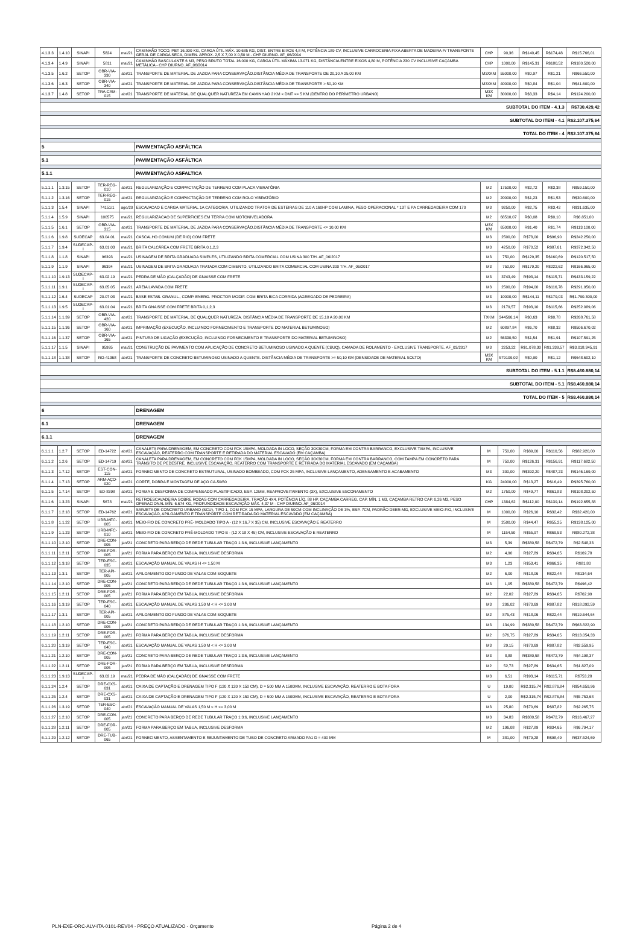| 4.1.3.3 | 1.4.10 | SINAPI | 5824 | mai/21 | CAMINHÃO TOCO, PBT 16.000 KG, CARGA ÚTIL MÁX. 10.685 KG, DIST. ENTRE EIXOS 4,8 M, POTÊNCIA 189 CV, INCLUSIVE CARROCERIA FIXA ABERTA DE MADEIRA P/ TRANSPORTE GERAL DE CARGA SECA, DIMEN. APROX. 2,5 X 7,00 X 0,50 M - CHP DIURNO. AF_06/2014 | CHP | 90,36 | R$140,45 | R$174,48 | R$15.766,01 |
| 4.1.3.4 | 1.4.9 | SINAPI | 5811 | mai/21 | CAMINHÃO BASCULANTE 6 M3, PESO BRUTO TOTAL 16.000 KG, CARGA ÚTIL MÁXIMA 13.071 KG, DISTÂNCIA ENTRE EIXOS 4,80 M, POTÊNCIA 230 CV INCLUSIVE CAÇAMBA METÁLICA - CHP DIURNO. AF_06/2014 | CHP | 1000,00 | R$145,31 | R$180,52 | R$180.520,00 |
| 4.1.3.5 | 1.6.2 | SETOP | OBR-VIA-330 | abr/21 | TRANSPORTE DE MATERIAL DE JAZIDA PARA CONSERVAÇÃO.DISTÂNCIA MÉDIA DE TRANSPORTE DE 20,10 A 25,00 KM | M3XKM | 55000,00 | R$0,97 | R$1,21 | R$66.550,00 |
| 4.1.3.6 | 1.6.3 | SETOP | OBR-VIA-340 | abr/21 | TRANSPORTE DE MATERIAL DE JAZIDA PARA CONSERVAÇÃO.DISTÂNCIA MÉDIA DE TRANSPORTE > 50,10 KM | M3XKM | 40000,00 | R$0,84 | R$1,04 | R$41.600,00 |
| 4.1.3.7 | 1.4.8 | SETOP | TRA-CAM-015 | abr/21 | TRANSPORTE DE MATERIAL DE QUALQUER NATUREZA EM CAMINHAO 2 KM < DMT <= 5 KM (DENTRO DO PERÍMETRO URBANO) | M3X KM | 30000,00 | R$3,33 | R$4,14 | R$124.200,00 |
| SUBTOTAL DO ITEM - 4.1.3 | | | | | | | | | | R$730.429,42 |
| SUBTOTAL DO ITEM - 4.1 | | | | | | | | | | R$2.107.375,64 |
| TOTAL DO ITEM - 4 | | | | | | | | | | R$2.107.375,64 |
| 5 | | | | | PAVIMENTAÇÃO ASFÁLTICA | | | | | |
| 5.1 | | | | | PAVIMENTAÇÃO ASFÁLTICA | | | | | |
| 5.1.1 | | | | | PAVIMENTAÇÃO ASFALTICA | | | | | |
| 5.1.1.1 | 1.3.15 | SETOP | TER-REG-010 | abr/21 | REGULARIZAÇÃO E COMPACTAÇÃO DE TERRENO COM PLACA VIBRATÓRIA | M2 | 17500,00 | R$2,72 | R$3,38 | R$59.150,00 |
| 5.1.1.2 | 1.3.16 | SETOP | TER-REG-015 | abr/21 | REGULARIZAÇÃO E COMPACTAÇÃO DE TERRENO COM ROLO VIBRATÓRIO | M2 | 20000,00 | R$1,23 | R$1,53 | R$30.600,00 |
| 5.1.1.3 | 1.5.4 | SINAPI | 74151/1 | ago/20 | ESCAVACAO E CARGA MATERIAL 1A CATEGORIA, UTILIZANDO TRATOR DE ESTEIRAS DE 110 A 160HP COM LAMINA, PESO OPERACIONAL * 13T E PA CARREGADEIRA COM 170 | M3 | 9250,00 | R$2,75 | R$3,42 | R$31.635,00 |
| 5.1.1.4 | 1.5.9 | SINAPI | 100575 | mai/21 | REGULARIZACAO DE SUPERFICIES EM TERRA COM MOTONIVELADORA | M2 | 68510,07 | R$0,08 | R$0,10 | R$6.851,00 |
| 5.1.1.5 | 1.6.1 | SETOP | OBR-VIA-315 | abr/21 | TRANSPORTE DE MATERIAL DE JAZIDA PARA CONSERVAÇÃO.DISTÂNCIA MÉDIA DE TRANSPORTE <= 10,00 KM | M3X KM | 65000,00 | R$1,40 | R$1,74 | R$113.100,00 |
| 5.1.1.6 | 1.9.8 | SUDECAP | 63.04.01 | mai/21 | CASCALHO COMUM (DE RIO) COM FRETE | M3 | 2500,00 | R$78,00 | R$96,90 | R$242.250,00 |
| 5.1.1.7 | 1.9.4 | SUDECAP-I | 63.01.03 | mai/21 | BRITA CALCÁREA COM FRETE BRITA 0,1,2,3 | M3 | 4250,00 | R$70,52 | R$87,61 | R$372.342,50 |
| 5.1.1.8 | 1.1.8 | SINAPI | 96393 | mai/21 | USINAGEM DE BRITA GRADUADA SIMPLES, UTILIZANDO BRITA COMERCIAL COM USINA 300 T/H. AF_06/2017 | M3 | 750,00 | R$129,35 | R$160,69 | R$120.517,50 |
| 5.1.1.9 | 1.1.9 | SINAPI | 96394 | mai/21 | USINAGEM DE BRITA GRADUADA TRATADA COM CIMENTO, UTILIZANDO BRITA COMERCIAL COM USINA 300 T/H. AF_06/2017 | M3 | 750,00 | R$179,20 | R$222,62 | R$166.965,00 |
| 5.1.1.10 | 1.9.13 | SUDECAP-I | 63.02.19 | mai/21 | PEDRA DE MÃO (CALÇADÃO) DE GNAISSE COM FRETE | M3 | 3743,49 | R$93,14 | R$115,71 | R$433.159,22 |
| 5.1.1.11 | 1.9.1 | SUDECAP-I | 63.05.05 | mai/21 | AREIA LAVADA COM FRETE | M3 | 2500,00 | R$94,00 | R$116,78 | R$291.950,00 |
| 5.1.1.12 | 1.6.4 | SUDECAP | 20.07.03 | mai/21 | BASE ESTAB. GRANUL., COMP. ENERG. PROCTOR MODIF. COM BRITA BICA CORRIDA (AGREGADO DE PEDREIRA) | M3 | 10000,00 | R$144,11 | R$179,03 | R$1.790.300,00 |
| 5.1.1.13 | 1.9.5 | SUDECAP-I | 63.01.04 | mai/21 | BRITA GNAISSE COM FRETE BRITA 0,1,2,3 | M3 | 2179,57 | R$93,10 | R$115,66 | R$252.089,06 |
| 5.1.1.14 | 1.1.39 | SETOP | OBR-VIA-420 | abr/21 | TRANSPORTE DE MATERIAL DE QUALQUER NATUREZA. DISTÂNCIA MÉDIA DE TRANSPORTE DE 15,10 A 20,00 KM | TXKM | 344566,14 | R$0,63 | R$0,78 | R$268.761,58 |
| 5.1.1.15 | 1.1.36 | SETOP | OBR-VIA-160 | abr/21 | IMPRIMAÇÃO (EXECUÇÃO, INCLUINDO FORNECIMENTO E TRANSPORTE DO MATERIAL BETUMINOSO) | M2 | 60897,84 | R$6,70 | R$8,32 | R$506.670,02 |
| 5.1.1.16 | 1.1.37 | SETOP | OBR-VIA-165 | abr/21 | PINTURA DE LIGAÇÃO (EXECUÇÃO, INCLUINDO FORNECIMENTO E TRANSPORTE DO MATERIAL BETUMINOSO) | M2 | 56330,50 | R$1,54 | R$1,91 | R$107.591,25 |
| 5.1.1.17 | 1.1.5 | SINAPI | 95995 | mai/21 | CONSTRUÇÃO DE PAVIMENTO COM APLICAÇÃO DE CONCRETO BETUMINOSO USINADO A QUENTE (CBUQ), CAMADA DE ROLAMENTO - EXCLUSIVE TRANSPORTE. AF_03/2017 | M3 | 2253,22 | R$1.078,30 | R$1.339,57 | R$3.018.345,91 |
| 5.1.1.18 | 1.1.38 | SETOP | RO-41368 | abr/21 | TRANSPORTE DE CONCRETO BETUMINOSO USINADO A QUENTE. DISTÂNCIA MÉDIA DE TRANSPORTE >= 50,10 KM (DENSIDADE DE MATERIAL SOLTO) | M3X KM | 579109,02 | R$0,90 | R$1,12 | R$648.602,10 |
| SUBTOTAL DO ITEM - 5.1.1 | | | | | | | | | | R$8.460.880,14 |
| SUBTOTAL DO ITEM - 5.1 | | | | | | | | | | R$8.460.880,14 |
| TOTAL DO ITEM - 5 | | | | | | | | | | R$8.460.880,14 |
| 6 | | | | | DRENAGEM | | | | | |
| 6.1 | | | | | DRENAGEM | | | | | |
| 6.1.1 | | | | | DRENAGEM | | | | | |
| 6.1.1.1 | 1.2.7 | SETOP | ED-14722 | abr/21 | CANALETA PARA DRENAGEM, EM CONCRETO COM FCK 15MPA, MOLDADA IN LOCO, SEÇÃO 30X30CM, FORMA EM CONTRA BARRANCO, EXCLUSIVE TAMPA, INCLUSIVE ESCAVAÇÃO, REATERRO COM TRANSPORTE E RETIRADA DO MATERIAL ESCAVADO (EM CAÇAMBA) | M | 750,00 | R$89,00 | R$110,56 | R$82.920,00 |
| 6.1.1.2 | 1.2.6 | SETOP | ED-14719 | abr/21 | CANALETA PARA DRENAGEM, EM CONCRETO COM FCK 15MPA, MOLDADA IN LOCO, SEÇÃO 30X30CM, FORMA EM CONTRA BARRANCO, COM TAMPA EM CONCRETO PARA TRÂNSITO DE PEDESTRE, INCLUSIVE ESCAVAÇÃO, REATERRO COM TRANSPORTE E RETIRADA DO MATERIAL ESCAVADO (EM CAÇAMBA) | M | 750,00 | R$126,31 | R$156,91 | R$117.682,50 |
| 6.1.1.3 | 1.7.12 | SETOP | EST-CON-115 | abr/21 | FORNECIMENTO DE CONCRETO ESTRUTURAL, USINADO BOMBEADO, COM FCK 25 MPA, INCLUSIVE LANÇAMENTO, ADENSAMENTO E ACABAMENTO | M3 | 300,00 | R$392,20 | R$487,23 | R$146.169,00 |
| 6.1.1.4 | 1.7.13 | SETOP | ARM-AÇO-020 | abr/21 | CORTE, DOBRA E MONTAGEM DE AÇO CA-50/60 | KG | 24000,00 | R$13,27 | R$16,49 | R$395.760,00 |
| 6.1.1.5 | 1.7.14 | SETOP | ED-8398 | abr/21 | FORMA E DESFORMA DE COMPENSADO PLASTIFICADO, ESP. 12MM, REAPROVEITAMENTO (3X), EXCLUSIVE ESCORAMENTO | M2 | 1750,00 | R$49,77 | R$61,83 | R$108.202,50 |
| 6.1.1.6 | 1.3.23 | SINAPI | 5678 | mai/21 | RETROESCAVADEIRA SOBRE RODAS COM CARREGADEIRA, TRAÇÃO 4X4, POTÊNCIA LÍQ. 88 HP, CAÇAMBA CARREG. CAP. MÍN. 1 M3, CAÇAMBA RETRO CAP. 0,26 M3, PESO OPERACIONAL MÍN. 6.674 KG, PROFUNDIDADE ESCAVAÇÃO MÁX. 4,37 M - CHP DIURNO. AF_06/2014 | CHP | 1384,62 | R$112,00 | R$139,14 | R$192.655,88 |
| 6.1.1.7 | 1.2.18 | SETOP | ED-14762 | abr/21 | SARJETA DE CONCRETO URBANO (SCU), TIPO 1, COM FCK 15 MPA, LARGURA DE 50CM COM INCLINAÇÃO DE 3%, ESP. 7CM, PADRÃO DEER-MG, EXCLUSIVE MEIO-FIO, INCLUSIVE ESCAVAÇÃO, APILOAMENTO E TRANSPORTE COM RETIRADA DO MATERIAL ESCAVADO (EM CAÇAMBA) | M | 1000,00 | R$26,10 | R$32,42 | R$32.420,00 |
| 6.1.1.8 | 1.1.22 | SETOP | URB-MFC-005 | abr/21 | MEIO-FIO DE CONCRETO PRÉ- MOLDADO TIPO A - (12 X 16,7 X 35) CM, INCLUSIVE ESCAVAÇÃO E REATERRO | M | 2500,00 | R$44,47 | R$55,25 | R$138.125,00 |
| 6.1.1.9 | 1.1.23 | SETOP | URB-MFC-010 | abr/21 | MEIO-FIO DE CONCRETO PRÉ-MOLDADO TIPO B - (12 X 18 X 45) CM, INCLUSIVE ESCAVAÇÃO E REATERRO | M | 1154,50 | R$55,97 | R$69,53 | R$80.272,38 |
| 6.1.1.10 | 1.2.10 | SETOP | DRE-CON-005 | jan/21 | CONCRETO PARA BERÇO DE REDE TUBULAR TRAÇO 1:3:6, INCLUSIVE LANÇAMENTO | M3 | 5,39 | R$380,58 | R$472,79 | R$2.548,33 |
| 6.1.1.11 | 1.2.11 | SETOP | DRE-FOR-005 | jan/21 | FORMA PARA BERÇO EM TABUA, INCLUSIVE DESFORMA | M2 | 4,90 | R$27,89 | R$34,65 | R$169,78 |
| 6.1.1.12 | 1.3.18 | SETOP | TER-ESC-035 | abr/21 | ESCAVAÇÃO MANUAL DE VALAS H <= 1,50 M | M3 | 1,23 | R$53,41 | R$66,35 | R$81,80 |
| 6.1.1.13 | 1.3.1 | SETOP | TER-API-005 | abr/21 | APILOAMENTO DO FUNDO DE VALAS COM SOQUETE | M2 | 6,00 | R$18,06 | R$22,44 | R$134,64 |
| 6.1.1.14 | 1.2.10 | SETOP | DRE-CON-005 | jan/21 | CONCRETO PARA BERÇO DE REDE TUBULAR TRAÇO 1:3:6, INCLUSIVE LANÇAMENTO | M3 | 1,05 | R$380,58 | R$472,79 | R$496,42 |
| 6.1.1.15 | 1.2.11 | SETOP | DRE-FOR-005 | jan/21 | FORMA PARA BERÇO EM TABUA, INCLUSIVE DESFORMA | M2 | 22,02 | R$27,89 | R$34,65 | R$762,99 |
| 6.1.1.16 | 1.3.19 | SETOP | TER-ESC-040 | abr/21 | ESCAVAÇÃO MANUAL DE VALAS 1,50 M < H <= 3,00 M | M3 | 206,02 | R$70,69 | R$87,82 | R$18.092,59 |
| 6.1.1.17 | 1.3.1 | SETOP | TER-API-005 | abr/21 | APILOAMENTO DO FUNDO DE VALAS COM SOQUETE | M2 | 875,43 | R$18,06 | R$22,44 | R$19.644,64 |
| 6.1.1.18 | 1.2.10 | SETOP | DRE-CON-005 | jan/21 | CONCRETO PARA BERÇO DE REDE TUBULAR TRAÇO 1:3:6, INCLUSIVE LANÇAMENTO | M3 | 134,99 | R$380,58 | R$472,79 | R$63.822,90 |
| 6.1.1.19 | 1.2.11 | SETOP | DRE-FOR-005 | jan/21 | FORMA PARA BERÇO EM TABUA, INCLUSIVE DESFORMA | M2 | 376,75 | R$27,89 | R$34,65 | R$13.054,33 |
| 6.1.1.20 | 1.3.19 | SETOP | TER-ESC-040 | abr/21 | ESCAVAÇÃO MANUAL DE VALAS 1,50 M < H <= 3,00 M | M3 | 29,15 | R$70,69 | R$87,82 | R$2.559,95 |
| 6.1.1.21 | 1.2.10 | SETOP | DRE-CON-005 | jan/21 | CONCRETO PARA BERÇO DE REDE TUBULAR TRAÇO 1:3:6, INCLUSIVE LANÇAMENTO | M3 | 8,88 | R$380,58 | R$472,79 | R$4.198,37 |
| 6.1.1.22 | 1.2.11 | SETOP | DRE-FOR-005 | jan/21 | FORMA PARA BERÇO EM TABUA, INCLUSIVE DESFORMA | M2 | 52,73 | R$27,89 | R$34,65 | R$1.827,09 |
| 6.1.1.23 | 1.9.13 | SUDECAP-I | 63.02.19 | mai/21 | PEDRA DE MÃO (CALÇADÃO) DE GNAISSE COM FRETE | M3 | 6,51 | R$93,14 | R$115,71 | R$753,28 |
| 6.1.1.24 | 1.2.4 | SETOP | DRE-CXS-031 | abr/21 | CAIXA DE CAPTAÇÃO E DRENAGEM TIPO F (120 X 120 X 150 CM), D = 500 MM A 1500MM, INCLUSIVE ESCAVAÇÃO, REATERRO E BOTA FORA | U | 19,00 | R$2.315,74 | R$2.876,84 | R$54.659,96 |
| 6.1.1.25 | 1.2.4 | SETOP | DRE-CXS-031 | abr/21 | CAIXA DE CAPTAÇÃO E DRENAGEM TIPO F (120 X 120 X 150 CM), D = 500 MM A 1500MM, INCLUSIVE ESCAVAÇÃO, REATERRO E BOTA FORA | U | 2,00 | R$2.315,74 | R$2.876,84 | R$5.753,68 |
| 6.1.1.26 | 1.3.19 | SETOP | TER-ESC-040 | abr/21 | ESCAVAÇÃO MANUAL DE VALAS 1,50 M < H <= 3,00 M | M3 | 25,80 | R$70,69 | R$87,82 | R$2.265,75 |
| 6.1.1.27 | 1.2.10 | SETOP | DRE-CON-005 | jan/21 | CONCRETO PARA BERÇO DE REDE TUBULAR TRAÇO 1:3:6, INCLUSIVE LANÇAMENTO | M3 | 34,83 | R$380,58 | R$472,79 | R$16.467,27 |
| 6.1.1.28 | 1.2.11 | SETOP | DRE-FOR-005 | jan/21 | FORMA PARA BERÇO EM TABUA, INCLUSIVE DESFORMA | M2 | 196,08 | R$27,89 | R$34,65 | R$6.794,17 |
| 6.1.1.29 | 1.2.12 | SETOP | DRE-TUB-065 | abr/21 | FORNECIMENTO, ASSENTAMENTO E REJUNTAMENTO DE TUBO DE CONCRETO ARMADO PA1 D = 400 MM | M | 381,00 | R$79,28 | R$98,49 | R$37.524,69 |
PLN-EXE-ORC-ALV-ITA-0101-REV04 - PREÇO ATUALIZADO - Orçamento Página 2 de 4